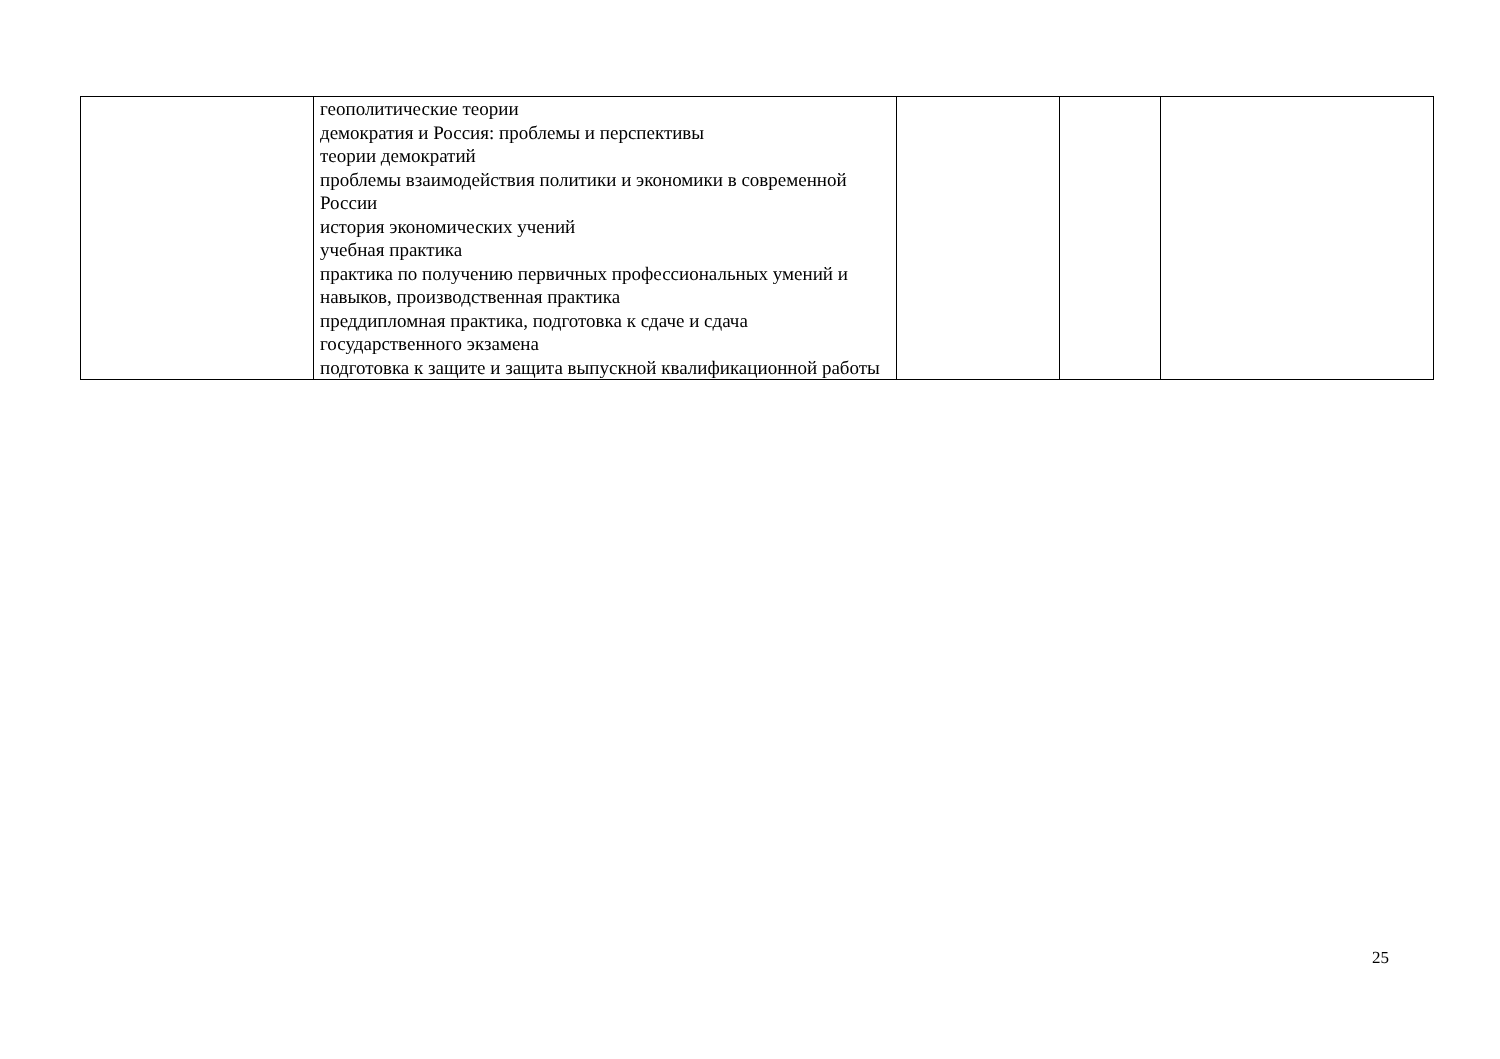| | геополитические теории демократия и Россия: проблемы и перспективы теории демократий проблемы взаимодействия политики и экономики в современной России история экономических учений учебная практика практика по получению первичных профессиональных умений и навыков, производственная практика преддипломная практика, подготовка к сдаче и сдача государственного экзамена подготовка к защите и защита выпускной квалификационной работы | | | |
25